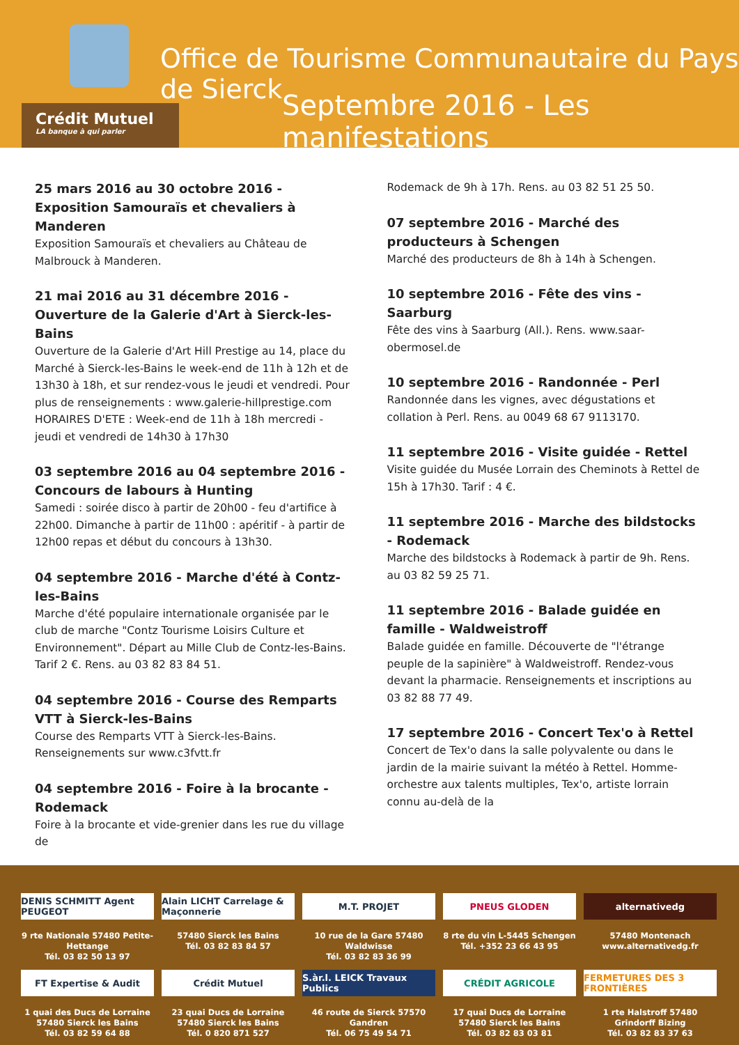Office de Tourisme Communautaire du Pays de Sierck
Septembre 2016 - Les manifestations
Crédit Mutuel
LA banque à qui parler
25 mars 2016 au 30 octobre 2016 - Exposition Samouraïs et chevaliers à Manderen
Exposition Samouraïs et chevaliers au Château de Malbrouck à Manderen.
21 mai 2016 au 31 décembre 2016 - Ouverture de la Galerie d'Art à Sierck-les-Bains
Ouverture de la Galerie d'Art Hill Prestige au 14, place du Marché à Sierck-les-Bains le week-end de 11h à 12h et de 13h30 à 18h, et sur rendez-vous le jeudi et vendredi. Pour plus de renseignements : www.galerie-hillprestige.com HORAIRES D'ETE : Week-end de 11h à 18h mercredi - jeudi et vendredi de 14h30 à 17h30
03 septembre 2016 au 04 septembre 2016 - Concours de labours à Hunting
Samedi : soirée disco à partir de 20h00 - feu d'artifice à 22h00. Dimanche à partir de 11h00 : apéritif - à partir de 12h00 repas et début du concours à 13h30.
04 septembre 2016 - Marche d'été à Contz-les-Bains
Marche d'été populaire internationale organisée par le club de marche "Contz Tourisme Loisirs Culture et Environnement". Départ au Mille Club de Contz-les-Bains. Tarif 2 €. Rens. au 03 82 83 84 51.
04 septembre 2016 - Course des Remparts VTT à Sierck-les-Bains
Course des Remparts VTT à Sierck-les-Bains. Renseignements sur www.c3fvtt.fr
04 septembre 2016 - Foire à la brocante - Rodemack
Foire à la brocante et vide-grenier dans les rue du village de
Rodemack de 9h à 17h. Rens. au 03 82 51 25 50.
07 septembre 2016 - Marché des producteurs à Schengen
Marché des producteurs de 8h à 14h à Schengen.
10 septembre 2016 - Fête des vins - Saarburg
Fête des vins à Saarburg (All.). Rens. www.saar-obermosel.de
10 septembre 2016 - Randonnée - Perl
Randonnée dans les vignes, avec dégustations et collation à Perl. Rens. au 0049 68 67 9113170.
11 septembre 2016 - Visite guidée - Rettel
Visite guidée du Musée Lorrain des Cheminots à Rettel de 15h à 17h30. Tarif : 4 €.
11 septembre 2016 - Marche des bildstocks - Rodemack
Marche des bildstocks à Rodemack à partir de 9h. Rens. au 03 82 59 25 71.
11 septembre 2016 - Balade guidée en famille - Waldweistroff
Balade guidée en famille. Découverte de "l'étrange peuple de la sapinière" à Waldweistroff. Rendez-vous devant la pharmacie. Renseignements et inscriptions au 03 82 88 77 49.
17 septembre 2016 - Concert Tex'o à Rettel
Concert de Tex'o dans la salle polyvalente ou dans le jardin de la mairie suivant la météo à Rettel. Homme-orchestre aux talents multiples, Tex'o, artiste lorrain connu au-delà de la
DENIS SCHMITT Agent PEUGEOT
Alain LICHT Carrelage & Maçonnerie
M.T. PROJET
PNEUS GLODEN
alternativedg
9 rte Nationale 57480 Petite-Hettange
Tél. 03 82 50 13 97
57480 Sierck les Bains
Tél. 03 82 83 84 57
10 rue de la Gare 57480 Waldwisse
Tél. 03 82 83 36 99
8 rte du vin L-5445 Schengen
Tél. +352 23 66 43 95
57480 Montenach
www.alternativedg.fr
FT Expertise & Audit
Crédit Mutuel
S.àr.l. LEICK Travaux Publics
CRÉDIT AGRICOLE
FERMETURES DES 3 FRONTIÈRES
1 quai des Ducs de Lorraine
57480 Sierck les Bains
Tél. 03 82 59 64 88
23 quai Ducs de Lorraine
57480 Sierck les Bains
Tél. 0 820 871 527
46 route de Sierck 57570 Gandren
Tél. 06 75 49 54 71
17 quai Ducs de Lorraine
57480 Sierck les Bains
Tél. 03 82 83 03 81
1 rte Halstroff 57480 Grindorff Bizing
Tél. 03 82 83 37 63